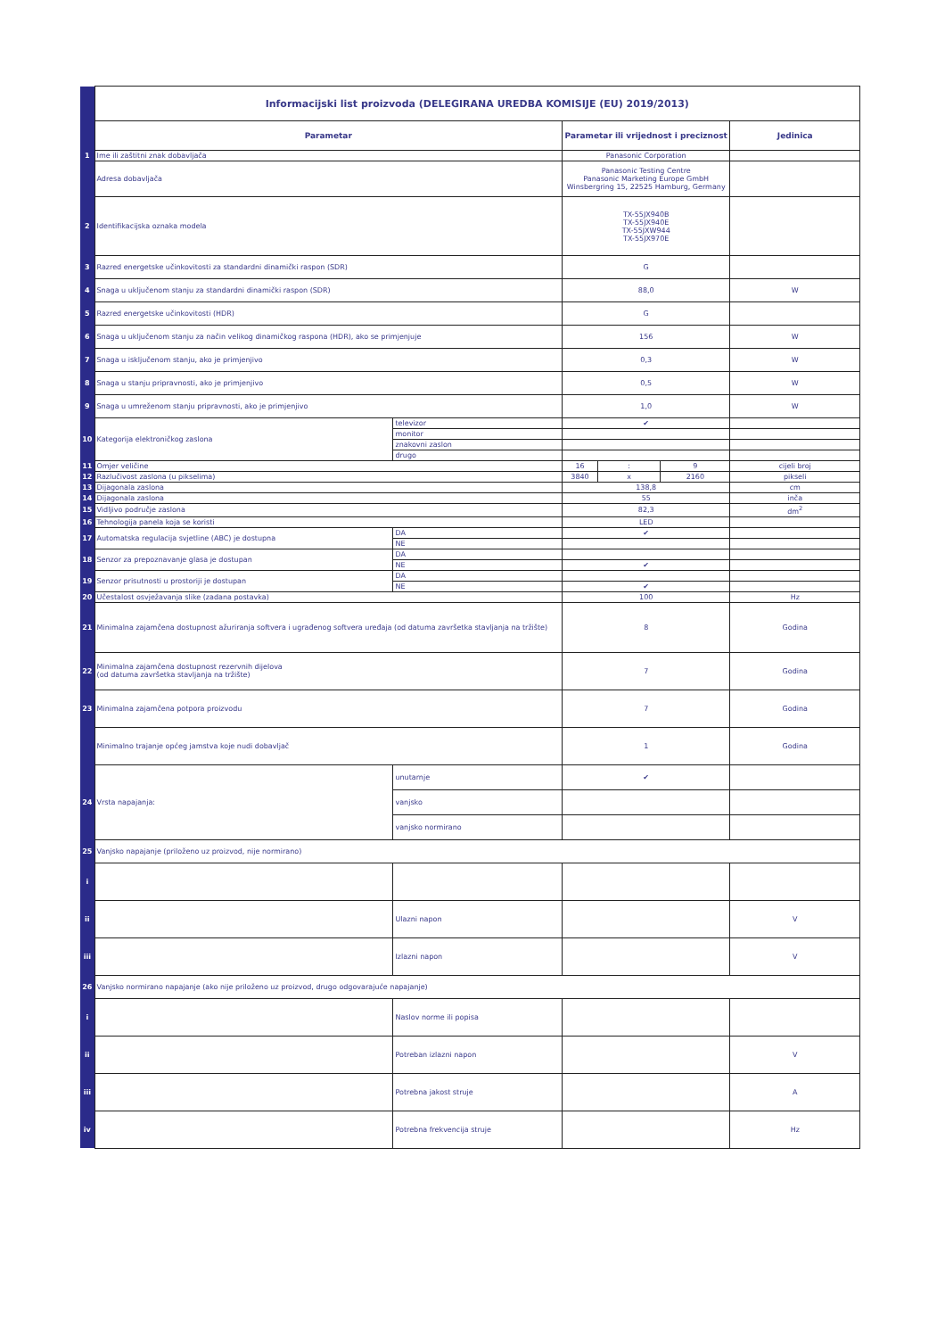| | Informacijski list proizvoda (DELEGIRANA UREDBA KOMISIJE (EU) 2019/2013) | | | | | |
| | Parametar | | Parametar ili vrijednost i preciznost | | | Jedinica |
| 1 | Ime ili zaštitni znak dobavljača | | Panasonic Corporation | | | |
| | Adresa dobavljača | | Panasonic Testing Centre Panasonic Marketing Europe GmbH Winsbergring 15, 22525 Hamburg, Germany | | | |
| 2 | Identifikacijska oznaka modela | | TX-55JX940B TX-55JX940E TX-55JXW944 TX-55JX970E | | | |
| 3 | Razred energetske učinkovitosti za standardni dinamički raspon (SDR) | | G | | | |
| 4 | Snaga u uključenom stanju za standardni dinamički raspon (SDR) | | 88,0 | | | W |
| 5 | Razred energetske učinkovitosti (HDR) | | G | | | |
| 6 | Snaga u uključenom stanju za način velikog dinamičkog raspona (HDR), ako se primjenjuje | | 156 | | | W |
| 7 | Snaga u isključenom stanju, ako je primjenjivo | | 0,3 | | | W |
| 8 | Snaga u stanju pripravnosti, ako je primjenjivo | | 0,5 | | | W |
| 9 | Snaga u umreženom stanju pripravnosti, ako je primjenjivo | | 1,0 | | | W |
| 10 | Kategorija elektroničkog zaslona | televizor | ✔ | | | |
| | | monitor | | | | |
| | | znakovni zaslon | | | | |
| | | drugo | | | | |
| 11 | Omjer veličine | | 16 | : | 9 | cijeli broj |
| 12 | Razlučivost zaslona (u pikselima) | | 3840 | x | 2160 | pikseli |
| 13 | Dijagonala zaslona | | 138,8 | | | cm |
| 14 | Dijagonala zaslona | | 55 | | | inča |
| 15 | Vidljivo područje zaslona | | 82,3 | | | dm<sup>2</sup> |
| 16 | Tehnologija panela koja se koristi | | LED | | | |
| 17 | Automatska regulacija svjetline (ABC) je dostupna | DA | ✔ | | | |
| | | NE | | | | |
| 18 | Senzor za prepoznavanje glasa je dostupan | DA | | | | |
| | | NE | ✔ | | | |
| 19 | Senzor prisutnosti u prostoriji je dostupan | DA | | | | |
| | | NE | ✔ | | | |
| 20 | Učestalost osvježavanja slike (zadana postavka) | | 100 | | | Hz |
| 21 | Minimalna zajamčena dostupnost ažuriranja softvera i ugrađenog softvera uređaja (od datuma završetka stavljanja na tržište) | | 8 | | | Godina |
| 22 | Minimalna zajamčena dostupnost rezervnih dijelova (od datuma završetka stavljanja na tržište) | | 7 | | | Godina |
| 23 | Minimalna zajamčena potpora proizvodu | | 7 | | | Godina |
| | Minimalno trajanje općeg jamstva koje nudi dobavljač | | 1 | | | Godina |
| 24 | Vrsta napajanja: | unutarnje | ✔ | | | |
| | | vanjsko | | | | |
| | | vanjsko normirano | | | | |
| 25 | Vanjsko napajanje (priloženo uz proizvod, nije normirano) | | | | | |
| i | | | | | | |
| ii | | Ulazni napon | | | | V |
| iii | | Izlazni napon | | | | V |
| 26 | Vanjsko normirano napajanje (ako nije priloženo uz proizvod, drugo odgovarajuće napajanje) | | | | | |
| i | | Naslov norme ili popisa | | | | |
| ii | | Potreban izlazni napon | | | | V |
| iii | | Potrebna jakost struje | | | | A |
| iv | | Potrebna frekvencija struje | | | | Hz |